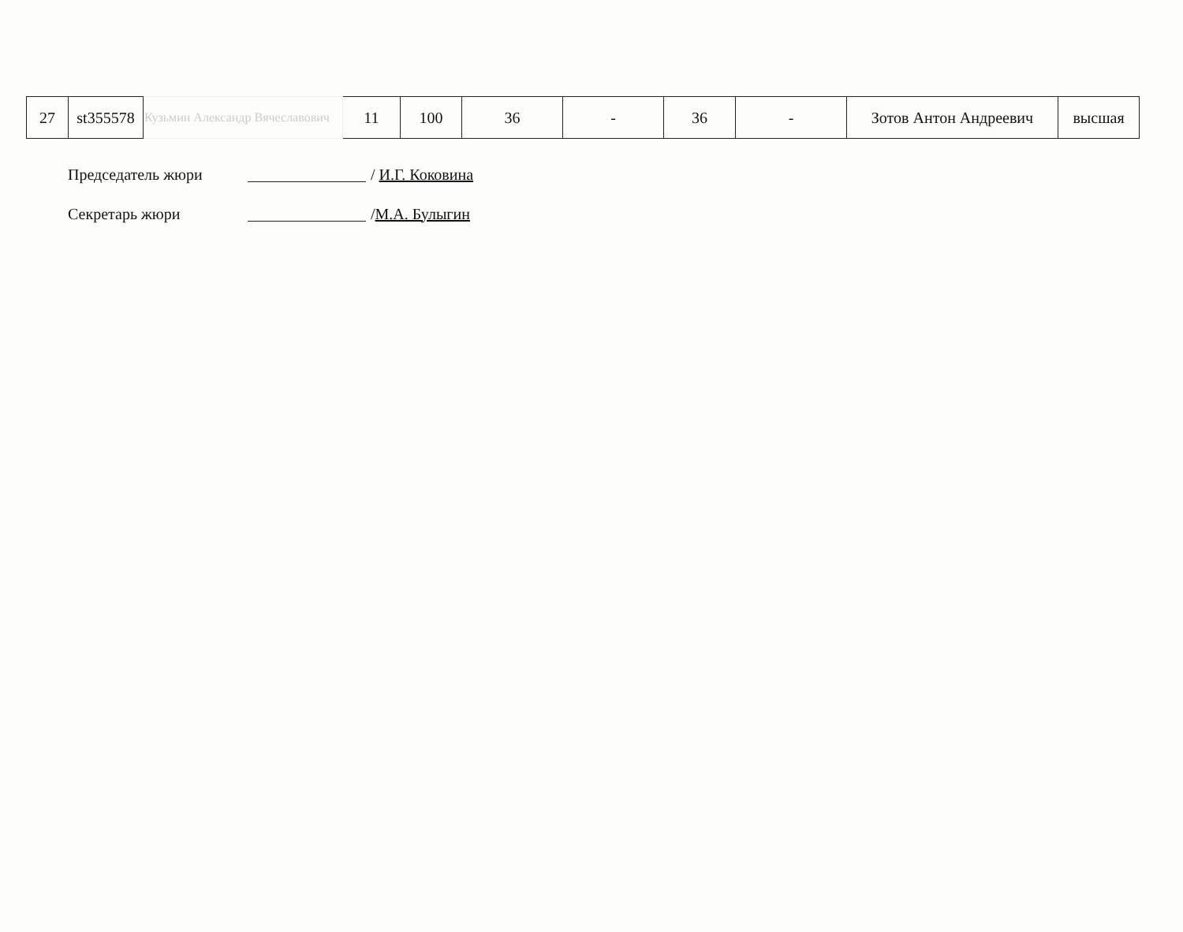| 27 | st355578 | Кузьмин Александр Вячеславович | 11 | 100 | 36 | - | 36 | - | Зотов Антон Андреевич | высшая |
Председатель жюри / И.Г. Коковина
Секретарь жюри /М.А. Булыгин